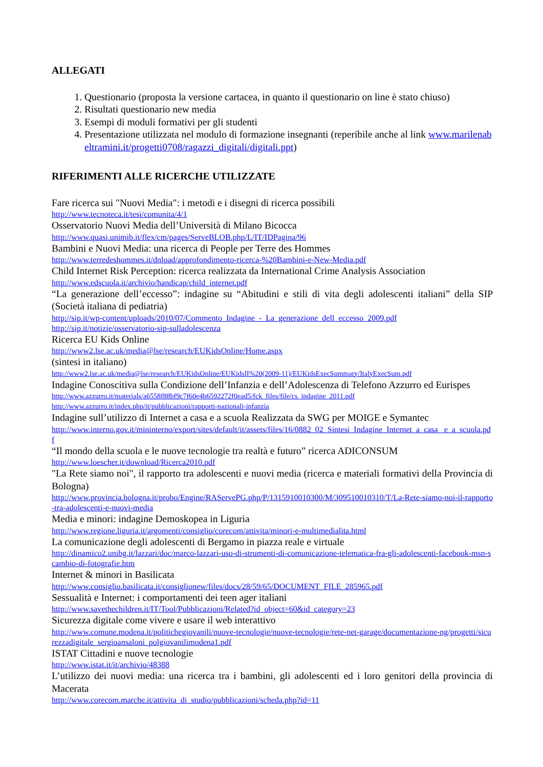ALLEGATI
1. Questionario (proposta la versione cartacea, in quanto il questionario on line è stato chiuso)
2. Risultati questionario new media
3. Esempi di moduli formativi per gli studenti
4. Presentazione utilizzata nel modulo di formazione insegnanti (reperibile anche al link www.marilenabeltramini.it/progetti0708/ragazzi_digitali/digitali.ppt)
RIFERIMENTI ALLE RICERCHE UTILIZZATE
Fare ricerca sui "Nuovi Media": i metodi e i disegni di ricerca possibili
http://www.tecnoteca.it/tesi/comunita/4/1
Osservatorio Nuovi Media dell’Università di Milano Bicocca
http://www.quasi.unimib.it/flex/cm/pages/ServeBLOB.php/L/IT/IDPagina/96
Bambini e Nuovi Media: una ricerca di People per Terre des Hommes
http://www.terredeshommes.it/dnload/approfondimento-ricerca-%20Bambini-e-New-Media.pdf
Child Internet Risk Perception: ricerca realizzata da International Crime Analysis Association
http://www.edscuola.it/archivio/handicap/child_internet.pdf
“La generazione dell’eccesso”: indagine su “Abitudini e stili di vita degli adolescenti italiani” della SIP (Società italiana di pediatria)
http://sip.it/wp-content/uploads/2010/07/Commento_Indagine_-_La_generazione_dell_eccesso_2009.pdf
http://sip.it/notizie/osservatorio-sip-sulladolescenza
Ricerca EU Kids Online
http://www2.lse.ac.uk/media@lse/research/EUKidsOnline/Home.aspx
(sintesi in italiano)
http://www2.lse.ac.uk/media@lse/research/EUKidsOnline/EUKidsII%20(2009-11)/EUKidsExecSummary/ItalyExecSum.pdf
Indagine Conoscitiva sulla Condizione dell’Infanzia e dell’Adolescenza di Telefono Azzurro ed Eurispes
http://www.azzurro.it/materials/a6558f88bf9c7f60e4b6592272f0ead5/fck_files/file/cs_indagine_2011.pdf
http://www.azzurro.it/index.php/it/pubblicazioni/rapporti-nazionali-infanzia
Indagine sull’utilizzo di Internet a casa e a scuola Realizzata da SWG per MOIGE e Symantec
http://www.interno.gov.it/mininterno/export/sites/default/it/assets/files/16/0882_02_Sintesi_Indagine_Internet_a_casa_ e_a_scuola.pdf
“Il mondo della scuola e le nuove tecnologie tra realtà e futuro” ricerca ADICONSUM
http://www.loescher.it/download/Ricerca2010.pdf
"La Rete siamo noi", il rapporto tra adolescenti e nuovi media (ricerca e materiali formativi della Provincia di Bologna)
http://www.provincia.bologna.it/probo/Engine/RAServePG.php/P/1315910010300/M/309510010310/T/La-Rete-siamo-noi-il-rapporto-tra-adolescenti-e-nuovi-media
Media e minori: indagine Demoskopea in Liguria
http://www.regione.liguria.it/argomenti/consiglio/corecom/attivita/minori-e-multimedialita.html
La comunicazione degli adolescenti di Bergamo in piazza reale e virtuale
http://dinamico2.unibg.it/lazzari/doc/marco-lazzari-uso-di-strumenti-di-comunicazione-telematica-fra-gli-adolescenti-facebook-msn-scambio-di-fotografie.htm
Internet & minori in Basilicata
http://www.consiglio.basilicata.it/consiglionew/files/docs/28/59/65/DOCUMENT_FILE_285965.pdf
Sessualità e Internet: i comportamenti dei teen ager italiani
http://www.savethechildren.it/IT/Tool/Pubblicazioni/Related?id_object=60&id_category=23
Sicurezza digitale come vivere e usare il web interattivo
http://www.comune.modena.it/politichegiovanili/nuove-tecnologie/nuove-tecnologie/rete-net-garage/documentazione-ng/progetti/sicurezzadigitale_sergioansaloni_polgiovanilimodena1.pdf
ISTAT Cittadini e nuove tecnologie
http://www.istat.it/it/archivio/48388
L’utilizzo dei nuovi media: una ricerca tra i bambini, gli adolescenti ed i loro genitori della provincia di Macerata
http://www.corecom.marche.it/attivita_di_studio/pubblicazioni/scheda.php?id=11